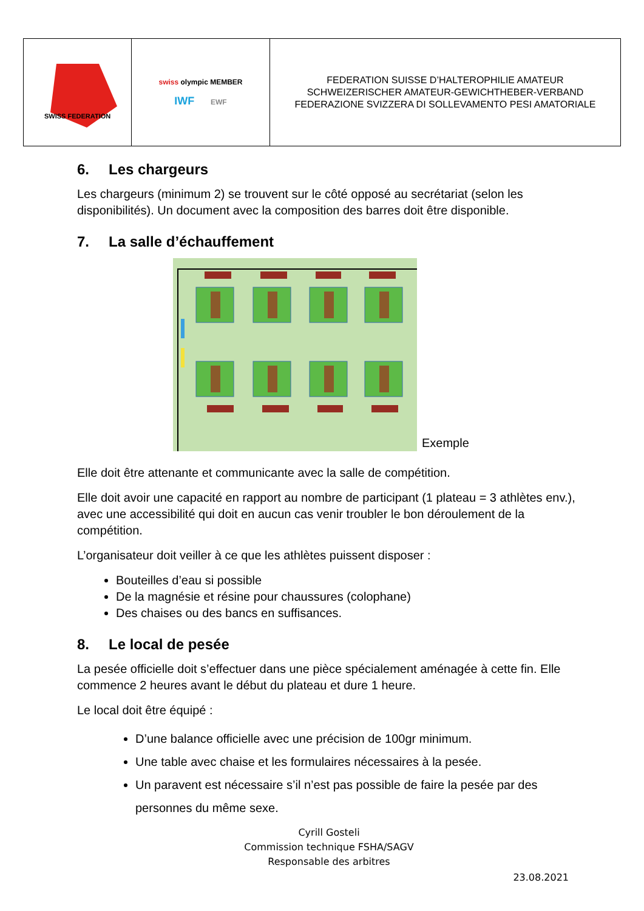| SWISS FEDERATION | swiss olympic MEMBER IWF EWF | FEDERATION SUISSE D’HALTEROPHILIE AMATEUR SCHWEIZERISCHER AMATEUR-GEWICHTHEBER-VERBAND FEDERAZIONE SVIZZERA DI SOLLEVAMENTO PESI AMATORIALE |
6. Les chargeurs
Les chargeurs (minimum 2) se trouvent sur le côté opposé au secrétariat (selon les disponibilités). Un document avec la composition des barres doit être disponible.
7. La salle d’échauffement
Exemple
Elle doit être attenante et communicante avec la salle de compétition.
Elle doit avoir une capacité en rapport au nombre de participant (1 plateau = 3 athlètes env.), avec une accessibilité qui doit en aucun cas venir troubler le bon déroulement de la compétition.
L’organisateur doit veiller à ce que les athlètes puissent disposer :
Bouteilles d’eau si possible
De la magnésie et résine pour chaussures (colophane)
Des chaises ou des bancs en suffisances.
8. Le local de pesée
La pesée officielle doit s’effectuer dans une pièce spécialement aménagée à cette fin. Elle commence 2 heures avant le début du plateau et dure 1 heure.
Le local doit être équipé :
D’une balance officielle avec une précision de 100gr minimum.
Une table avec chaise et les formulaires nécessaires à la pesée.
Un paravent est nécessaire s’il n’est pas possible de faire la pesée par des personnes du même sexe.
Cyrill Gosteli
Commission technique FSHA/SAGV
Responsable des arbitres
23.08.2021